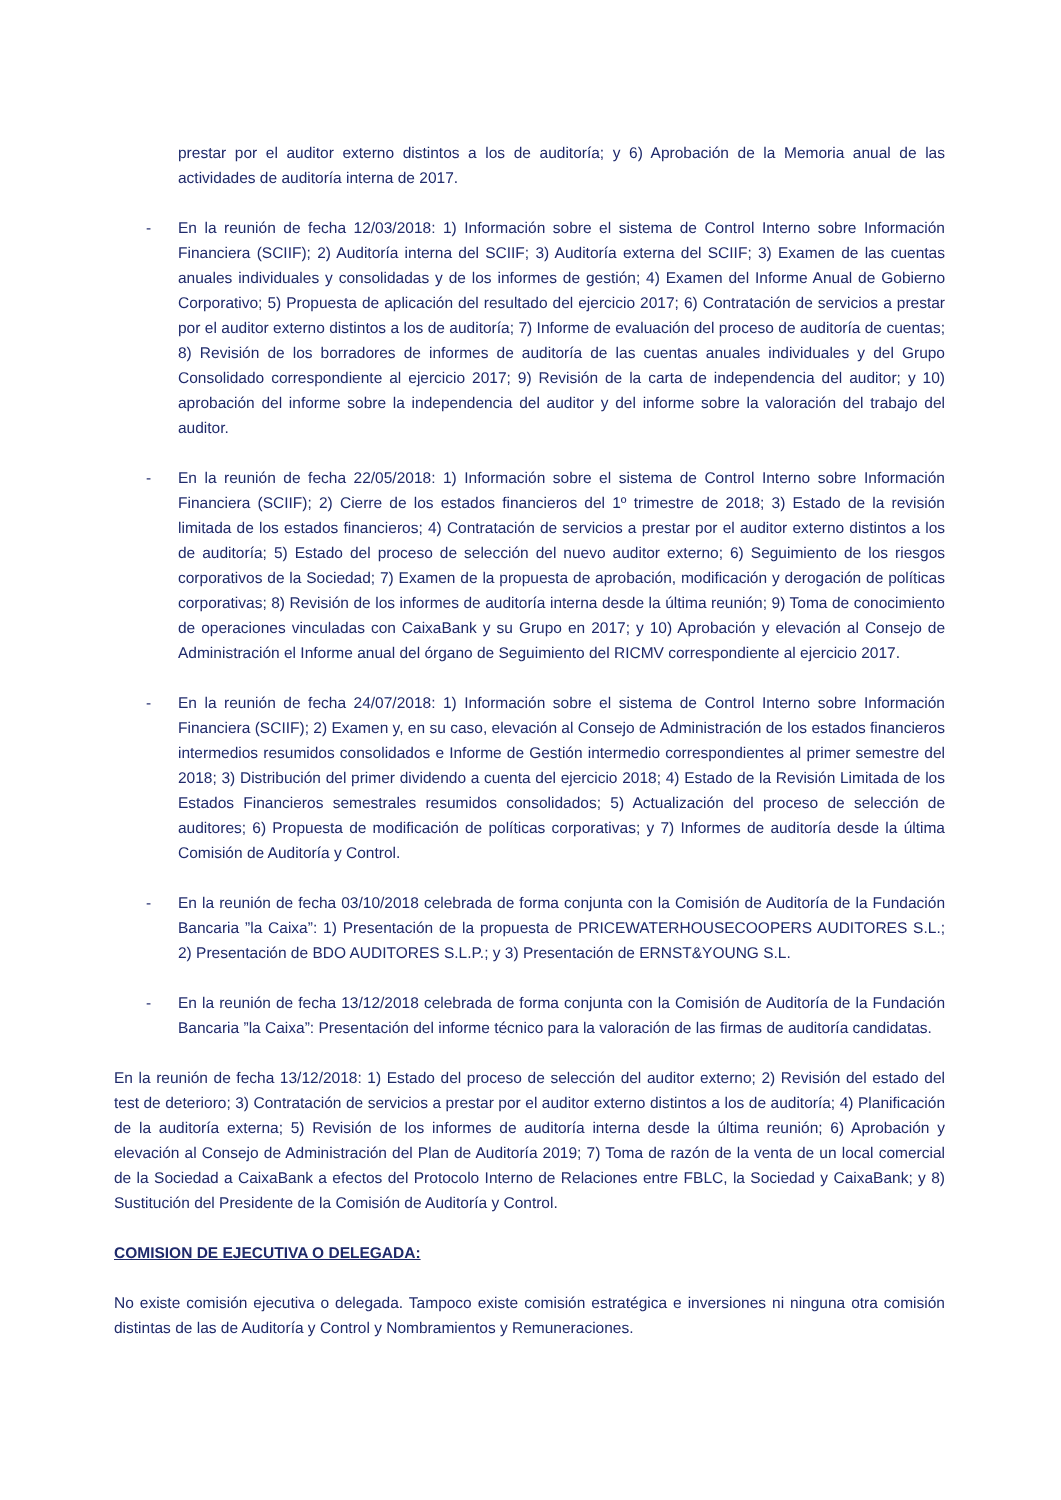prestar por el auditor externo distintos a los de auditoría; y 6) Aprobación de la Memoria anual de las actividades de auditoría interna de 2017.
- En la reunión de fecha 12/03/2018: 1) Información sobre el sistema de Control Interno sobre Información Financiera (SCIIF); 2) Auditoría interna del SCIIF; 3) Auditoría externa del SCIIF; 3) Examen de las cuentas anuales individuales y consolidadas y de los informes de gestión; 4) Examen del Informe Anual de Gobierno Corporativo; 5) Propuesta de aplicación del resultado del ejercicio 2017; 6) Contratación de servicios a prestar por el auditor externo distintos a los de auditoría; 7) Informe de evaluación del proceso de auditoría de cuentas; 8) Revisión de los borradores de informes de auditoría de las cuentas anuales individuales y del Grupo Consolidado correspondiente al ejercicio 2017; 9) Revisión de la carta de independencia del auditor; y 10) aprobación del informe sobre la independencia del auditor y del informe sobre la valoración del trabajo del auditor.
- En la reunión de fecha 22/05/2018: 1) Información sobre el sistema de Control Interno sobre Información Financiera (SCIIF); 2) Cierre de los estados financieros del 1º trimestre de 2018; 3) Estado de la revisión limitada de los estados financieros; 4) Contratación de servicios a prestar por el auditor externo distintos a los de auditoría; 5) Estado del proceso de selección del nuevo auditor externo; 6) Seguimiento de los riesgos corporativos de la Sociedad; 7) Examen de la propuesta de aprobación, modificación y derogación de políticas corporativas; 8) Revisión de los informes de auditoría interna desde la última reunión; 9) Toma de conocimiento de operaciones vinculadas con CaixaBank y su Grupo en 2017; y 10) Aprobación y elevación al Consejo de Administración el Informe anual del órgano de Seguimiento del RICMV correspondiente al ejercicio 2017.
- En la reunión de fecha 24/07/2018: 1) Información sobre el sistema de Control Interno sobre Información Financiera (SCIIF); 2) Examen y, en su caso, elevación al Consejo de Administración de los estados financieros intermedios resumidos consolidados e Informe de Gestión intermedio correspondientes al primer semestre del 2018; 3) Distribución del primer dividendo a cuenta del ejercicio 2018; 4) Estado de la Revisión Limitada de los Estados Financieros semestrales resumidos consolidados; 5) Actualización del proceso de selección de auditores; 6) Propuesta de modificación de políticas corporativas; y 7) Informes de auditoría desde la última Comisión de Auditoría y Control.
- En la reunión de fecha 03/10/2018 celebrada de forma conjunta con la Comisión de Auditoría de la Fundación Bancaria ”la Caixa”: 1) Presentación de la propuesta de PRICEWATERHOUSECOOPERS AUDITORES S.L.; 2) Presentación de BDO AUDITORES S.L.P.; y 3) Presentación de ERNST&YOUNG S.L.
- En la reunión de fecha 13/12/2018 celebrada de forma conjunta con la Comisión de Auditoría de la Fundación Bancaria ”la Caixa”: Presentación del informe técnico para la valoración de las firmas de auditoría candidatas.
En la reunión de fecha 13/12/2018: 1) Estado del proceso de selección del auditor externo; 2) Revisión del estado del test de deterioro; 3) Contratación de servicios a prestar por el auditor externo distintos a los de auditoría; 4) Planificación de la auditoría externa; 5) Revisión de los informes de auditoría interna desde la última reunión; 6) Aprobación y elevación al Consejo de Administración del Plan de Auditoría 2019; 7) Toma de razón de la venta de un local comercial de la Sociedad a CaixaBank a efectos del Protocolo Interno de Relaciones entre FBLC, la Sociedad y CaixaBank; y 8) Sustitución del Presidente de la Comisión de Auditoría y Control.
COMISION DE EJECUTIVA O DELEGADA:
No existe comisión ejecutiva o delegada. Tampoco existe comisión estratégica e inversiones ni ninguna otra comisión distintas de las de Auditoría y Control y Nombramientos y Remuneraciones.